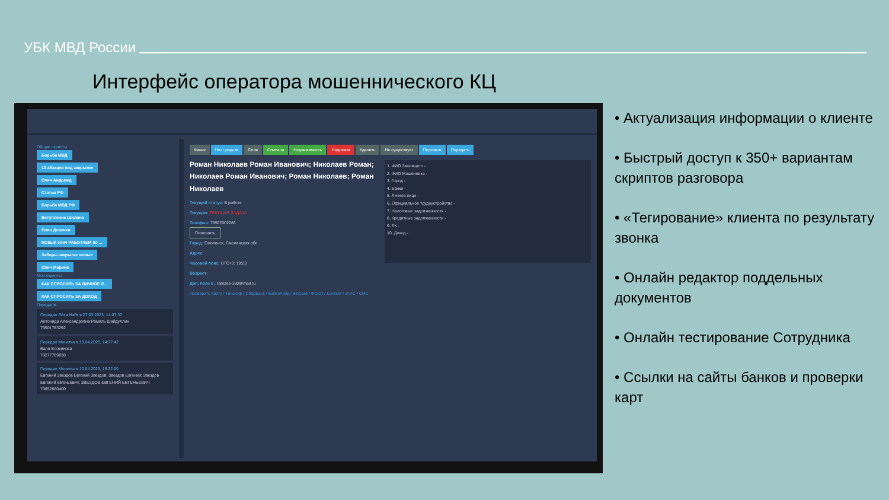УБК МВД России
Интерфейс оператора мошеннического КЦ
Общие скрипты:
Борьба МВД
13 абзацев под закрытие
Спич Андроид
Статьи РФ
Борьба МВД РФ
Вступление Шилина
Спич Девочки
НОвый спич РАБОТАЕМ по ...
Заборы закрытие новые
Спич Марина
Мои скрипты:
КАК СПРОСИТЬ ЗА ЛИЧНОЕ Л...
КАК СПРОСИТЬ ЗА ДОХОД
Передали:
Передал Лёха Найк в 27.03.2023, 14:07:37
Антонида Александровна Рамиль Шайдуллин
79501783292
Передал Монетка в 10.04.2023, 14:37:42
Валя Еловикова
79277789838
Передал Монетка в 10.04.2023, 16:32:00
Евгений Звездов Евгений Звездов; Звездов Евгений; Звездов Евгений евгеньевич; ЗВЕЗДОВ ЕВГЕНИЙ ЕВГЕНЬЕВИЧ
79852880400
Умник Нет средств Слив Списали Недвижимость Недозвон Удалить Не существует Перезвон Передать
Роман Николаев Роман Иванович; Николаев Роман; Николаев Роман Иванович; Роман Николаев; Роман Николаев
Текущий статус: В работе
Текущая: ТЕКУЩАЯ ЗАДАЧА
Телефон: 79507002286
Позвонить
Город: Смоленск, Смоленская обл
Адрес:
Часовой пояс: UTC+3: 19:23
Возраст:
Доп. поле 5 : ramzes-130@mail.ru
Проверить карту / Тинькоф / СберБанк / Bankorhelp / BinCard / ФССП / Контакт / 2ГИС / СМС
1. ФИО Звонящего -
2. ФИО Мошенника -
3. Город -
4. Банки -
5. Личное лицо -
6. Официальное трудоустройство -
7. Налоговые задолженности -
8. Кредитные задолженности -
9. ЛК -
10. Доход -
• Актуализация информации о клиенте
• Быстрый доступ к 350+ вариантам скриптов разговора
• «Тегирование» клиента по результату звонка
• Онлайн редактор поддельных документов
• Онлайн тестирование Сотрудника
• Ссылки на сайты банков и проверки карт